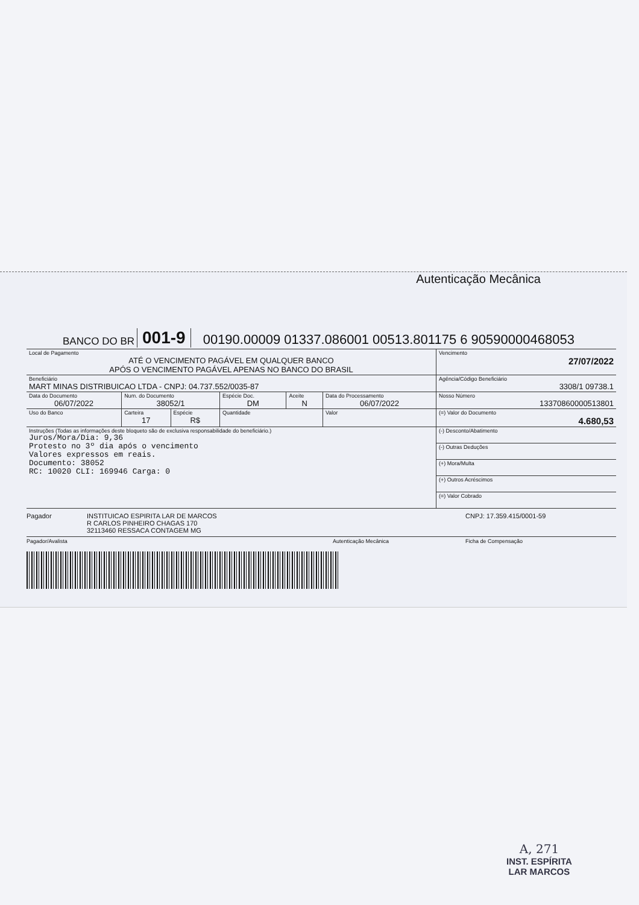Autenticação Mecânica
BANCO DO BR 001-9 00190.00009 01337.086001 00513.801175 6 90590000468053
| Local de Pagamento ATÉ O VENCIMENTO PAGÁVEL EM QUALQUER BANCO APÓS O VENCIMENTO PAGÁVEL APENAS NO BANCO DO BRASIL | | | | | | Vencimento 27/07/2022 |
| Beneficiário MART MINAS DISTRIBUICAO LTDA - CNPJ: 04.737.552/0035-87 | | | | | | Agência/Código Beneficiário 3308/1 09738.1 |
| Data do Documento 06/07/2022 | Num. do Documento 38052/1 | | Espécie Doc. DM | Aceite N | Data do Processamento 06/07/2022 | Nosso Número 13370860000513801 |
| Uso do Banco | Carteira 17 | Espécie R$ | Quantidade | | Valor | (=) Valor do Documento 4.680,53 |
| Instruções (Todas as informações deste bloqueto são de exclusiva responsabilidade do beneficiário.) Juros/Mora/Dia: 9,36 Protesto no 3º dia após o vencimento Valores expressos em reais. Documento: 38052 RC: 10020 CLI: 169946 Carga: 0 | | | | | | (-) Desconto/Abatimento |
| | | | | | | (-) Outras Deduções |
| | | | | | | (+) Mora/Multa |
| | | | | | | (+) Outros Acréscimos |
| | | | | | | (=) Valor Cobrado |
Pagador INSTITUICAO ESPIRITA LAR DE MARCOS
R CARLOS PINHEIRO CHAGAS 170
32113460 RESSACA CONTAGEM MG CNPJ: 17.359.415/0001-59
Pagador/Avalista Autenticação Mecânica Ficha de Compensação
A, 271
INST. ESPÍRITA
LAR MARCOS